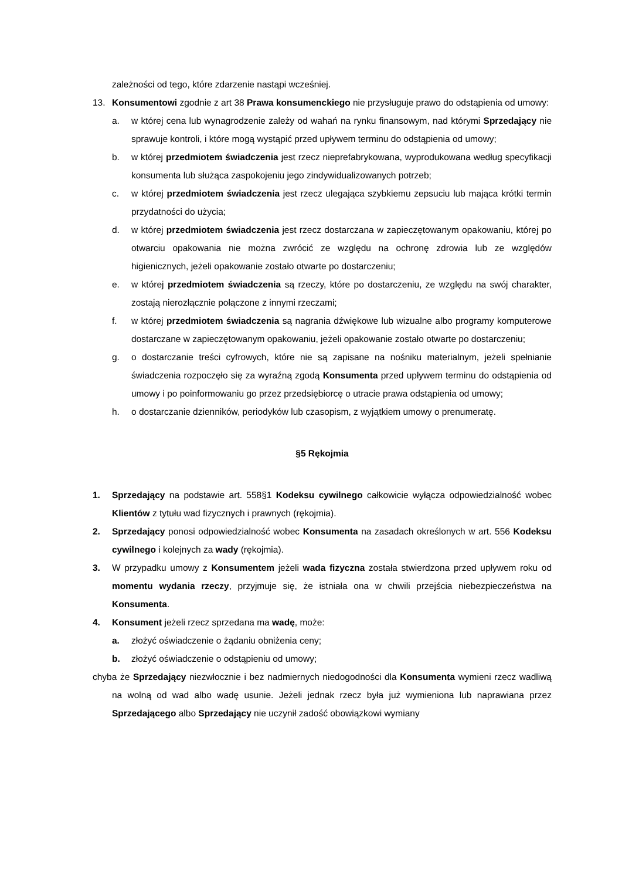zależności od tego, które zdarzenie nastąpi wcześniej.
13. Konsumentowi zgodnie z art 38 Prawa konsumenckiego nie przysługuje prawo do odstąpienia od umowy:
a. w której cena lub wynagrodzenie zależy od wahań na rynku finansowym, nad którymi Sprzedający nie sprawuje kontroli, i które mogą wystąpić przed upływem terminu do odstąpienia od umowy;
b. w której przedmiotem świadczenia jest rzecz nieprefabrykowana, wyprodukowana według specyfikacji konsumenta lub służąca zaspokojeniu jego zindywidualizowanych potrzeb;
c. w której przedmiotem świadczenia jest rzecz ulegająca szybkiemu zepsuciu lub mająca krótki termin przydatności do użycia;
d. w której przedmiotem świadczenia jest rzecz dostarczana w zapieczętowanym opakowaniu, której po otwarciu opakowania nie można zwrócić ze względu na ochronę zdrowia lub ze względów higienicznych, jeżeli opakowanie zostało otwarte po dostarczeniu;
e. w której przedmiotem świadczenia są rzeczy, które po dostarczeniu, ze względu na swój charakter, zostają nierozłącznie połączone z innymi rzeczami;
f. w której przedmiotem świadczenia są nagrania dźwiękowe lub wizualne albo programy komputerowe dostarczane w zapieczętowanym opakowaniu, jeżeli opakowanie zostało otwarte po dostarczeniu;
g. o dostarczanie treści cyfrowych, które nie są zapisane na nośniku materialnym, jeżeli spełnianie świadczenia rozpoczęło się za wyraźną zgodą Konsumenta przed upływem terminu do odstąpienia od umowy i po poinformowaniu go przez przedsiębiorcę o utracie prawa odstąpienia od umowy;
h. o dostarczanie dzienników, periodyków lub czasopism, z wyjątkiem umowy o prenumeratę.
§5 Rękojmia
1. Sprzedający na podstawie art. 558§1 Kodeksu cywilnego całkowicie wyłącza odpowiedzialność wobec Klientów z tytułu wad fizycznych i prawnych (rękojmia).
2. Sprzedający ponosi odpowiedzialność wobec Konsumenta na zasadach określonych w art. 556 Kodeksu cywilnego i kolejnych za wady (rękojmia).
3. W przypadku umowy z Konsumentem jeżeli wada fizyczna została stwierdzona przed upływem roku od momentu wydania rzeczy, przyjmuje się, że istniała ona w chwili przejścia niebezpieczeństwa na Konsumenta.
4. Konsument jeżeli rzecz sprzedana ma wadę, może:
a. złożyć oświadczenie o żądaniu obniżenia ceny;
b. złożyć oświadczenie o odstąpieniu od umowy;
chyba że Sprzedający niezwłocznie i bez nadmiernych niedogodności dla Konsumenta wymieni rzecz wadliwą na wolną od wad albo wadę usunie. Jeżeli jednak rzecz była już wymieniona lub naprawiana przez Sprzedającego albo Sprzedający nie uczynił zadość obowiązkowi wymiany